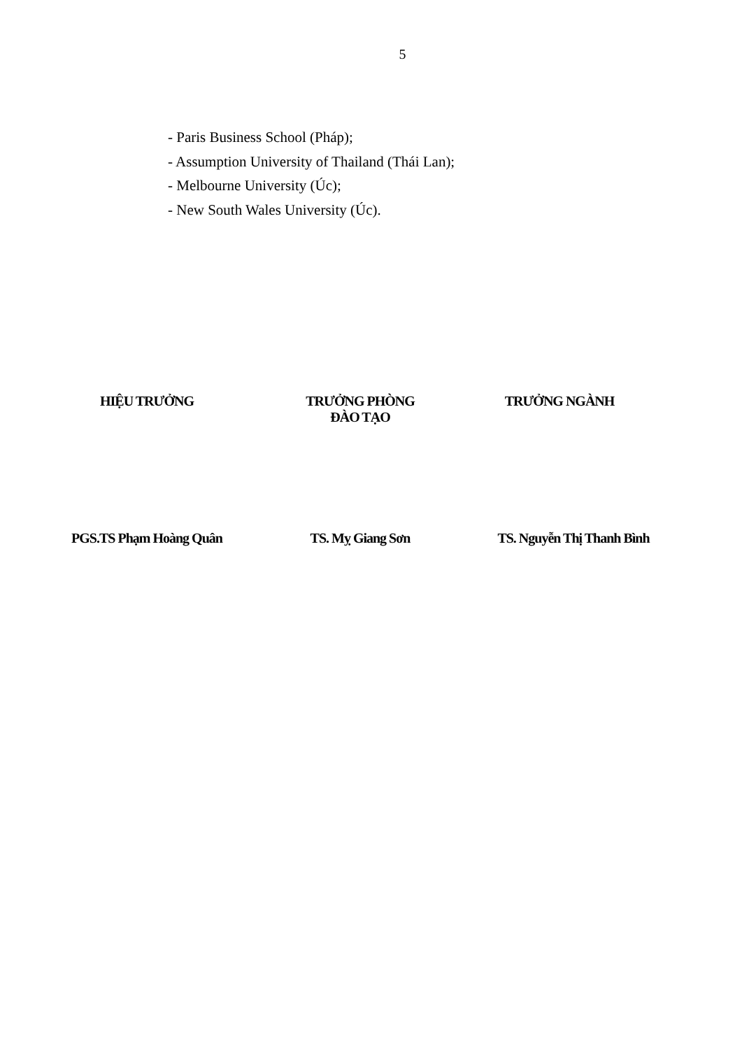5
- Paris Business School (Pháp);
- Assumption University of Thailand (Thái Lan);
- Melbourne University (Úc);
- New South Wales University (Úc).
HIỆU TRƯỞNG TRƯỞNG PHÒNG ĐÀO TẠO
TRƯỞNG NGÀNH
PGS.TS Phạm Hoàng Quân TS. Mỵ Giang Sơn
TS. Nguyễn Thị Thanh Bình